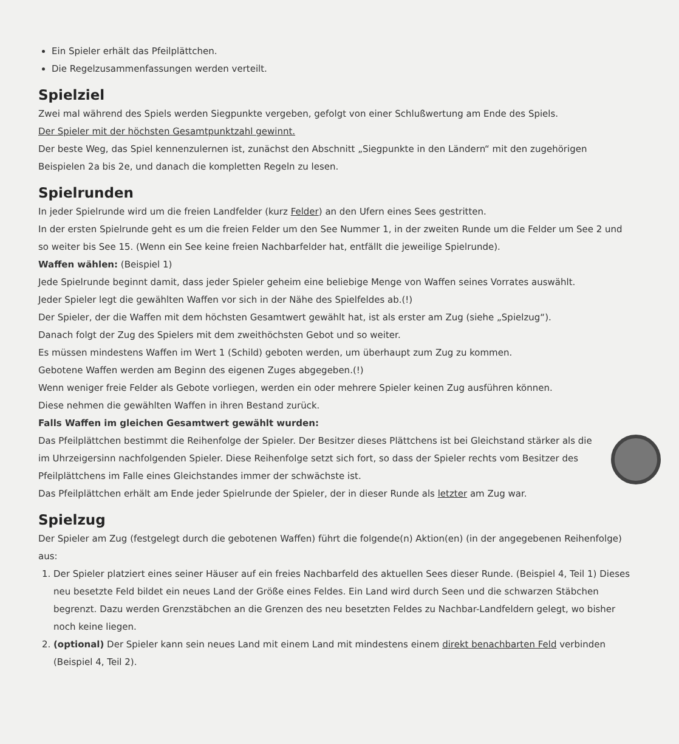Ein Spieler erhält das Pfeilplättchen.
Die Regelzusammenfassungen werden verteilt.
Spielziel
Zwei mal während des Spiels werden Siegpunkte vergeben, gefolgt von einer Schlußwertung am Ende des Spiels.
Der Spieler mit der höchsten Gesamtpunktzahl gewinnt.
Der beste Weg, das Spiel kennenzulernen ist, zunächst den Abschnitt „Siegpunkte in den Ländern“ mit den zugehörigen Beispielen 2a bis 2e, und danach die kompletten Regeln zu lesen.
Spielrunden
In jeder Spielrunde wird um die freien Landfelder (kurz Felder) an den Ufern eines Sees gestritten.
In der ersten Spielrunde geht es um die freien Felder um den See Nummer 1, in der zweiten Runde um die Felder um See 2 und so weiter bis See 15. (Wenn ein See keine freien Nachbarfelder hat, entfällt die jeweilige Spielrunde).
Waffen wählen: (Beispiel 1)
Jede Spielrunde beginnt damit, dass jeder Spieler geheim eine beliebige Menge von Waffen seines Vorrates auswählt.
Jeder Spieler legt die gewählten Waffen vor sich in der Nähe des Spielfeldes ab.(!)
Der Spieler, der die Waffen mit dem höchsten Gesamtwert gewählt hat, ist als erster am Zug (siehe „Spielzug“).
Danach folgt der Zug des Spielers mit dem zweithöchsten Gebot und so weiter.
Es müssen mindestens Waffen im Wert 1 (Schild) geboten werden, um überhaupt zum Zug zu kommen.
Gebotene Waffen werden am Beginn des eigenen Zuges abgegeben.(!)
Wenn weniger freie Felder als Gebote vorliegen, werden ein oder mehrere Spieler keinen Zug ausführen können.
Diese nehmen die gewählten Waffen in ihren Bestand zurück.
Falls Waffen im gleichen Gesamtwert gewählt wurden:
Das Pfeilplättchen bestimmt die Reihenfolge der Spieler. Der Besitzer dieses Plättchens ist bei Gleichstand stärker als die im Uhrzeigersinn nachfolgenden Spieler. Diese Reihenfolge setzt sich fort, so dass der Spieler rechts vom Besitzer des Pfeilplättchens im Falle eines Gleichstandes immer der schwächste ist.
Das Pfeilplättchen erhält am Ende jeder Spielrunde der Spieler, der in dieser Runde als letzter am Zug war.
Spielzug
Der Spieler am Zug (festgelegt durch die gebotenen Waffen) führt die folgende(n) Aktion(en) (in der angegebenen Reihenfolge) aus:
1. Der Spieler platziert eines seiner Häuser auf ein freies Nachbarfeld des aktuellen Sees dieser Runde. (Beispiel 4, Teil 1) Dieses neu besetzte Feld bildet ein neues Land der Größe eines Feldes. Ein Land wird durch Seen und die schwarzen Stäbchen begrenzt. Dazu werden Grenzstäbchen an die Grenzen des neu besetzten Feldes zu Nachbar-Landfeldern gelegt, wo bisher noch keine liegen.
2. (optional) Der Spieler kann sein neues Land mit einem Land mit mindestens einem direkt benachbarten Feld verbinden (Beispiel 4, Teil 2).